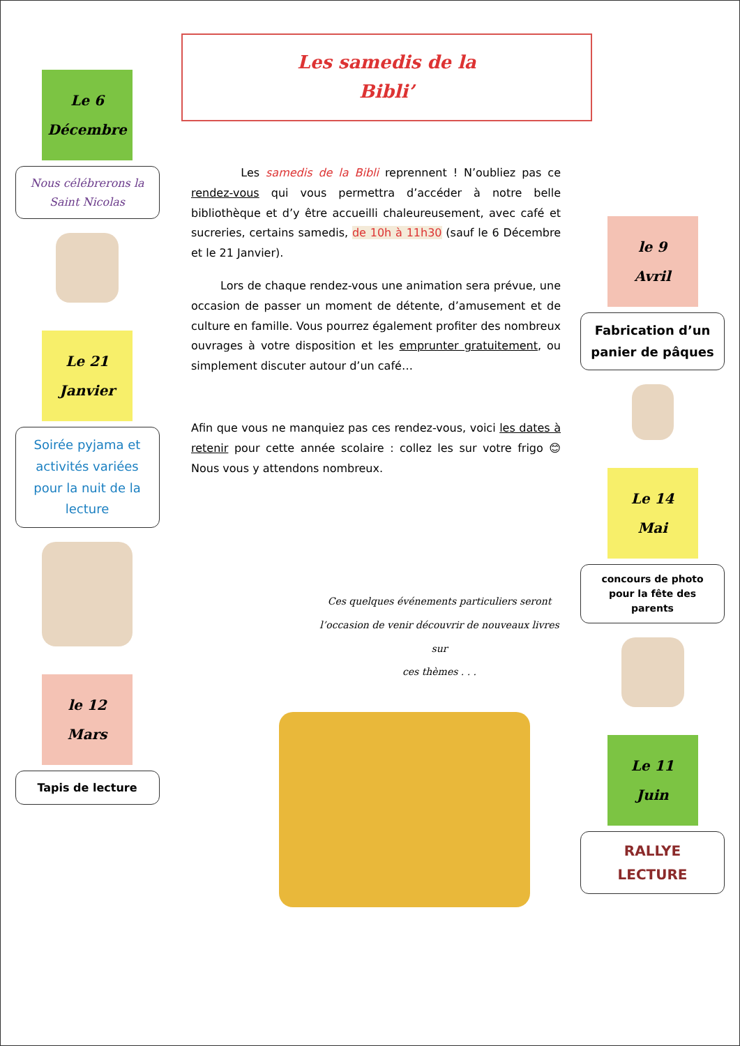Le 6
Décembre
Nous célébrerons la Saint Nicolas
Le 21
Janvier
Soirée pyjama et activités variées pour la nuit de la lecture
le 12
Mars
Tapis de lecture
Les samedis de la
Bibli’
Les samedis de la Bibli reprennent ! N’oubliez pas ce rendez-vous qui vous permettra d’accéder à notre belle bibliothèque et d’y être accueilli chaleureusement, avec café et sucreries, certains samedis, de 10h à 11h30 (sauf le 6 Décembre et le 21 Janvier).
Lors de chaque rendez-vous une animation sera prévue, une occasion de passer un moment de détente, d’amusement et de culture en famille. Vous pourrez également profiter des nombreux ouvrages à votre disposition et les emprunter gratuitement, ou simplement discuter autour d’un café…
Afin que vous ne manquiez pas ces rendez-vous, voici les dates à retenir pour cette année scolaire : collez les sur votre frigo 😊 Nous vous y attendons nombreux.
Ces quelques événements particuliers seront
l’occasion de venir découvrir de nouveaux livres sur
ces thèmes . . .
le 9
Avril
Fabrication d’un panier de pâques
Le 14
Mai
concours de photo pour la fête des parents
Le 11
Juin
RALLYE LECTURE